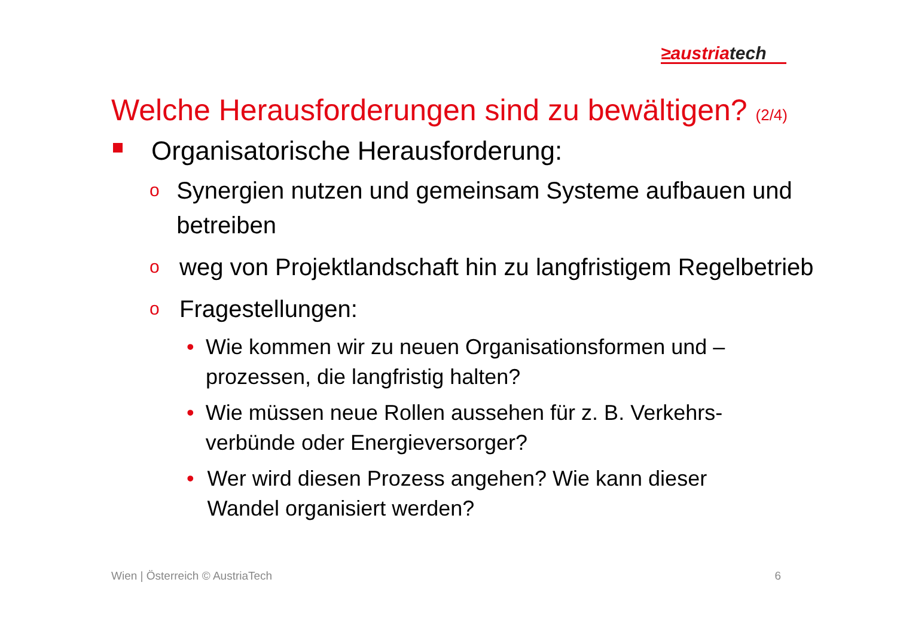≥austriatech
Welche Herausforderungen sind zu bewältigen? (2/4)
Organisatorische Herausforderung:
o
Synergien nutzen und gemeinsam Systeme aufbauen und betreiben
o
weg von Projektlandschaft hin zu langfristigem Regelbetrieb
o
Fragestellungen:
• Wie kommen wir zu neuen Organisationsformen und –prozessen, die langfristig halten?
• Wie müssen neue Rollen aussehen für z. B. Verkehrs-verbünde oder Energieversorger?
• Wer wird diesen Prozess angehen? Wie kann dieser Wandel organisiert werden?
Wien | Österreich © AustriaTech 6